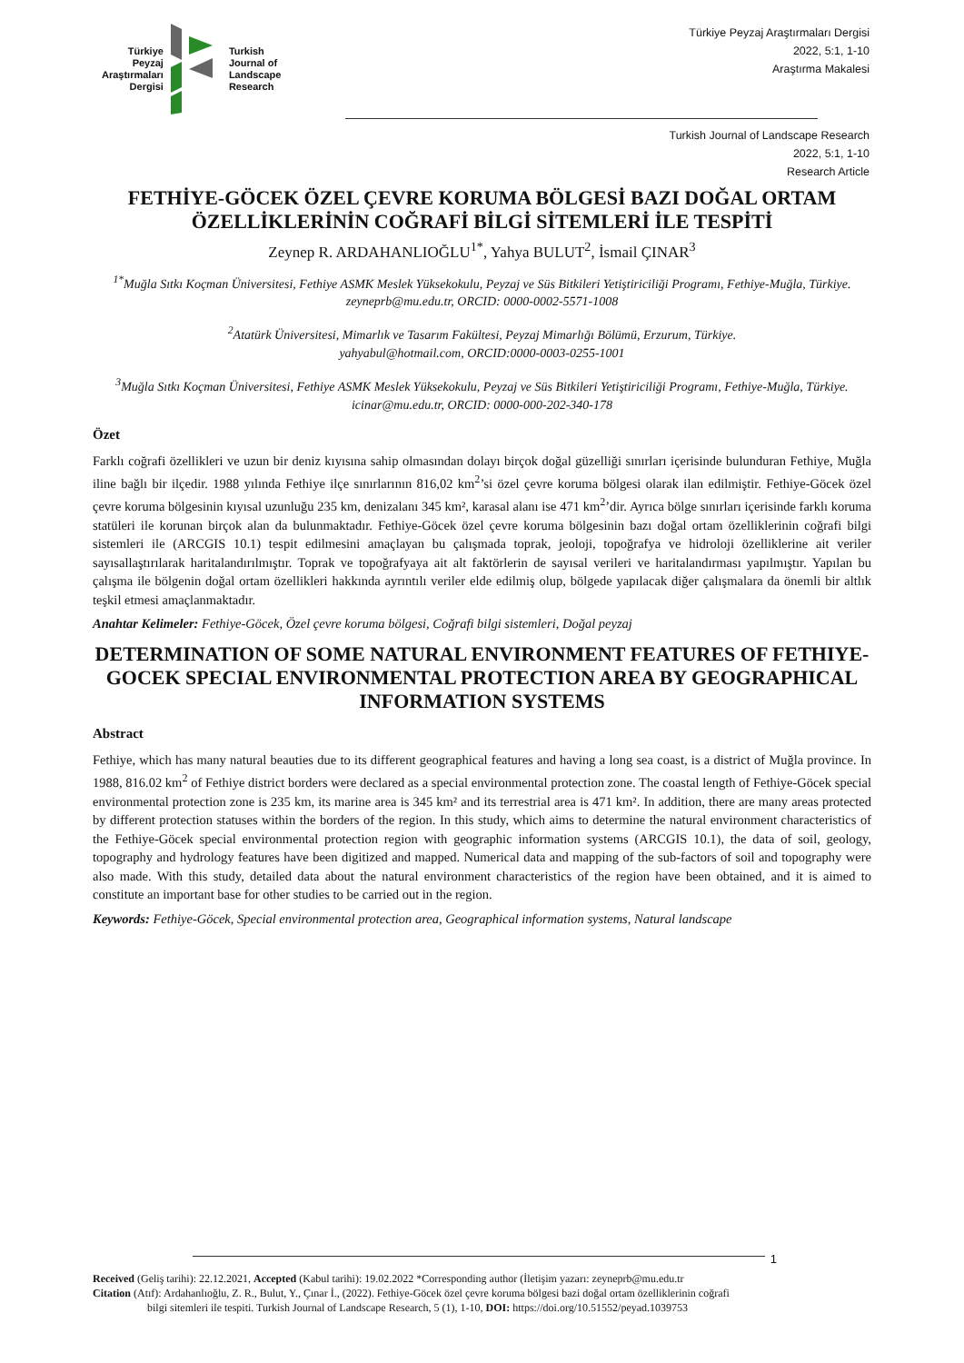Türkiye
Peyzaj
Araştırmaları
Dergisi
Turkish
Journal of
Landscape
Research
Türkiye Peyzaj Araştırmaları Dergisi
2022, 5:1, 1-10
Araştırma Makalesi
Turkish Journal of Landscape Research
2022, 5:1, 1-10
Research Article
FETHİYE-GÖCEK ÖZEL ÇEVRE KORUMA BÖLGESİ BAZI DOĞAL ORTAM ÖZELLİKLERİNİN COĞRAFİ BİLGİ SİTEMLERİ İLE TESPİTİ
Zeynep R. ARDAHANLIOĞLU<sup>1*</sup>, Yahya BULUT<sup>2</sup>, İsmail ÇINAR<sup>3</sup>
<sup>1*</sup>Muğla Sıtkı Koçman Üniversitesi, Fethiye ASMK Meslek Yüksekokulu, Peyzaj ve Süs Bitkileri Yetiştiriciliği Programı, Fethiye-Muğla, Türkiye.
zeyneprb@mu.edu.tr, ORCID: 0000-0002-5571-1008
<sup>2</sup> Atatürk Üniversitesi, Mimarlık ve Tasarım Fakültesi, Peyzaj Mimarlığı Bölümü, Erzurum, Türkiye.
yahyabul@hotmail.com, ORCID:0000-0003-0255-1001
<sup>3</sup> Muğla Sıtkı Koçman Üniversitesi, Fethiye ASMK Meslek Yüksekokulu, Peyzaj ve Süs Bitkileri Yetiştiriciliği Programı, Fethiye-Muğla, Türkiye.
icinar@mu.edu.tr, ORCID: 0000-000-202-340-178
Özet
Farklı coğrafi özellikleri ve uzun bir deniz kıyısına sahip olmasından dolayı birçok doğal güzelliği sınırları içerisinde bulunduran Fethiye, Muğla iline bağlı bir ilçedir. 1988 yılında Fethiye ilçe sınırlarının 816,02 km<sup>2</sup>’si özel çevre koruma bölgesi olarak ilan edilmiştir. Fethiye-Göcek özel çevre koruma bölgesinin kıyısal uzunluğu 235 km, denizalanı 345 km², karasal alanı ise 471 km<sup>2</sup>’dir. Ayrıca bölge sınırları içerisinde farklı koruma statüleri ile korunan birçok alan da bulunmaktadır. Fethiye-Göcek özel çevre koruma bölgesinin bazı doğal ortam özelliklerinin coğrafi bilgi sistemleri ile (ARCGIS 10.1) tespit edilmesini amaçlayan bu çalışmada toprak, jeoloji, topoğrafya ve hidroloji özelliklerine ait veriler sayısallaştırılarak haritalandırılmıştır. Toprak ve topoğrafyaya ait alt faktörlerin de sayısal verileri ve haritalandırması yapılmıştır. Yapılan bu çalışma ile bölgenin doğal ortam özellikleri hakkında ayrıntılı veriler elde edilmiş olup, bölgede yapılacak diğer çalışmalara da önemli bir altlık teşkil etmesi amaçlanmaktadır.
Anahtar Kelimeler: Fethiye-Göcek, Özel çevre koruma bölgesi, Coğrafi bilgi sistemleri, Doğal peyzaj
DETERMINATION OF SOME NATURAL ENVIRONMENT FEATURES OF FETHIYE-GOCEK SPECIAL ENVIRONMENTAL PROTECTION AREA BY GEOGRAPHICAL INFORMATION SYSTEMS
Abstract
Fethiye, which has many natural beauties due to its different geographical features and having a long sea coast, is a district of Muğla province. In 1988, 816.02 km<sup>2</sup> of Fethiye district borders were declared as a special environmental protection zone. The coastal length of Fethiye-Göcek special environmental protection zone is 235 km, its marine area is 345 km² and its terrestrial area is 471 km². In addition, there are many areas protected by different protection statuses within the borders of the region. In this study, which aims to determine the natural environment characteristics of the Fethiye-Göcek special environmental protection region with geographic information systems (ARCGIS 10.1), the data of soil, geology, topography and hydrology features have been digitized and mapped. Numerical data and mapping of the sub-factors of soil and topography were also made. With this study, detailed data about the natural environment characteristics of the region have been obtained, and it is aimed to constitute an important base for other studies to be carried out in the region.
Keywords: Fethiye-Göcek, Special environmental protection area, Geographical information systems, Natural landscape
1
Received (Geliş tarihi): 22.12.2021, Accepted (Kabul tarihi): 19.02.2022 *Corresponding author (İletişim yazarı: zeyneprb@mu.edu.tr
Citation (Atıf): Ardahanlıoğlu, Z. R., Bulut, Y., Çınar İ., (2022). Fethiye-Göcek özel çevre koruma bölgesi bazi doğal ortam özelliklerinin coğrafi
bilgi sitemleri ile tespiti. Turkish Journal of Landscape Research, 5 (1), 1-10, DOI: https://doi.org/10.51552/peyad.1039753